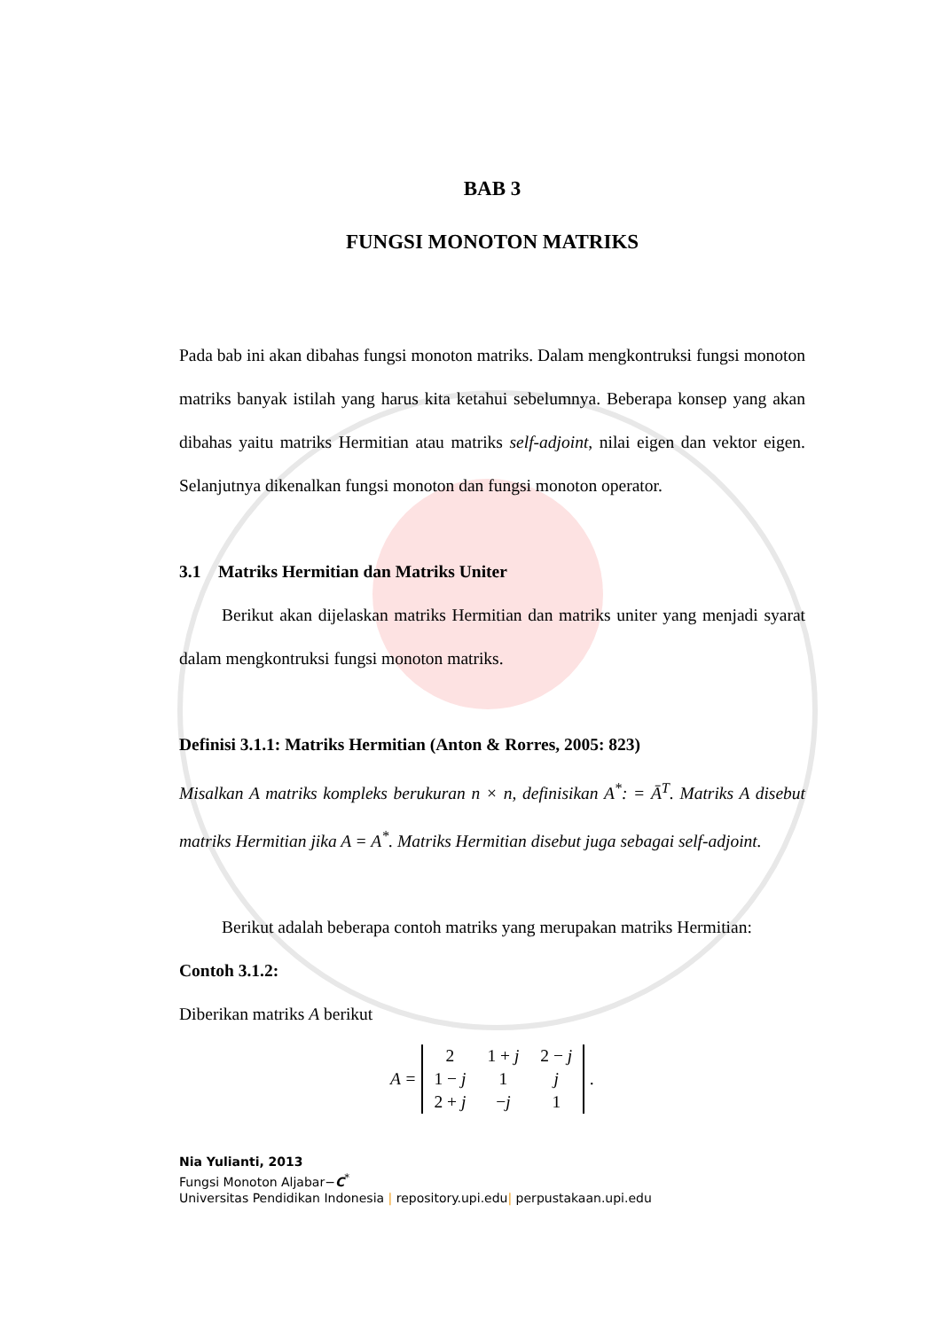BAB 3
FUNGSI MONOTON MATRIKS
Pada bab ini akan dibahas fungsi monoton matriks. Dalam mengkontruksi fungsi monoton matriks banyak istilah yang harus kita ketahui sebelumnya. Beberapa konsep yang akan dibahas yaitu matriks Hermitian atau matriks self-adjoint, nilai eigen dan vektor eigen. Selanjutnya dikenalkan fungsi monoton dan fungsi monoton operator.
3.1 Matriks Hermitian dan Matriks Uniter
Berikut akan dijelaskan matriks Hermitian dan matriks uniter yang menjadi syarat dalam mengkontruksi fungsi monoton matriks.
Definisi 3.1.1: Matriks Hermitian (Anton & Rorres, 2005: 823)
Misalkan A matriks kompleks berukuran n × n, definisikan A<sup>*</sup>: = Ā<sup>T</sup>. Matriks A disebut matriks Hermitian jika A = A<sup>*</sup>. Matriks Hermitian disebut juga sebagai self-adjoint.
Berikut adalah beberapa contoh matriks yang merupakan matriks Hermitian:
Contoh 3.1.2:
Diberikan matriks A berikut
A =
| 2 | 1 + j | 2 − j |
| 1 − j | 1 | j |
| 2 + j | − j | 1 |
.
Nia Yulianti, 2013
Fungsi Monoton Aljabar−C<sup>*</sup>
Universitas Pendidikan Indonesia | repository.upi.edu| perpustakaan.upi.edu